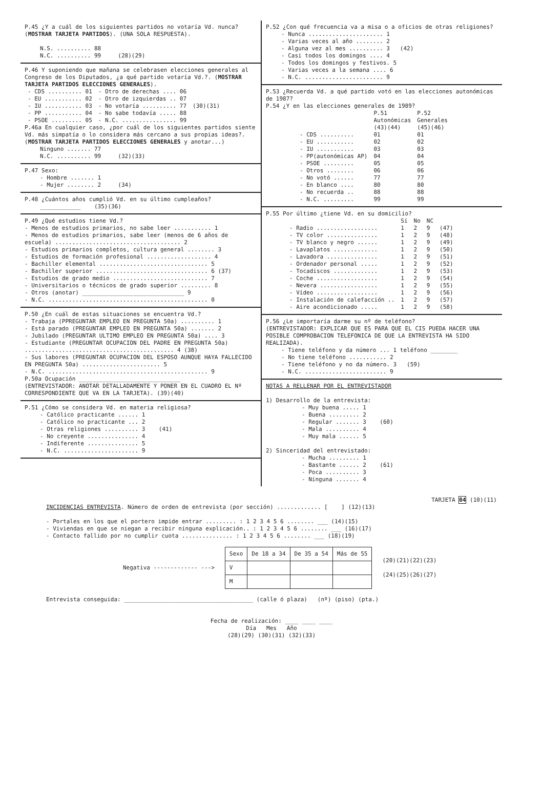P.45 ¿Y a cuál de los siguientes partidos no votaría Vd. nunca? (MOSTRAR TARJETA PARTIDOS). (UNA SOLA RESPUESTA).
N.S. .......... 88
N.C. .......... 99 (28)(29)
P.46 Y suponiendo que mañana se celebrasen elecciones generales al Congreso de los Diputados, ¿a qué partido votaría Vd.?. (MOSTRAR TARJETA PARTIDOS ELECCIONES GENERALES).
| - CDS .......... 01 | - Otro de derechas .... 06 | |
| - EU ........... 02 | - Otro de izquierdas .. 07 | |
| - IU ........... 03 | - No votaría .......... 77 | (30)(31) |
| - PP ........... 04 | - No sabe todavía ..... 88 | |
| - PSOE ......... 05 | - N.C. ................ 99 | |
P.46a En cualquier caso, ¿por cuál de los siguientes partidos siente Vd. más simpatía o lo considera más cercano a sus propias ideas?. (MOSTRAR TARJETA PARTIDOS ELECCIONES GENERALES y anotar...)
Ninguno ....... 77
N.C. .......... 99 (32)(33)
P.47 Sexo:
- Hombre ....... 1
- Mujer ........ 2 (34)
P.48 ¿Cuántos años cumplió Vd. en su último cumpleaños?
____________ (35)(36)
P.49 ¿Qué estudios tiene Vd.?
- Menos de estudios primarios, no sabe leer ........... 1
- Menos de estudios primarios, sabe leer (menos de 6 años de escuela) ..................................... 2
- Estudios primarios completos, cultura general ........ 3
- Estudios de formación profesional ................... 4
- Bachiller elemental ................................ 5
- Bachiller superior ................................. 6 (37)
- Estudios de grado medio ............................ 7
- Universitarios o técnicos de grado superior ......... 8
- Otros (anotar) ______________________________ 9
- N.C. ............................................... 0
P.50 ¿En cuál de estas situaciones se encuentra Vd.?
- Trabaja (PPREGUNTAR EMPLEO EN PREGUNTA 50a) .......... 1
- Está parado (PREGUNTAR EMPLEO EN PREGUNTA 50a) ....... 2
- Jubilado (PREGUNTAR ULTIMO EMPLEO EN PREGUNTA 50a) .... 3
- Estudiante (PREGUNTAR OCUPACION DEL PADRE EN PREGUNTA 50a) ............................................ 4 (38)
- Sus labores (PREGUNTAR OCUPACION DEL ESPOSO AUNQUE HAYA FALLECIDO EN PREGUNTA 50a) ....................... 5
- N.C. ............................................... 9
P.50a Ocupación ______________________________
(ENTREVISTADOR: ANOTAR DETALLADAMENTE Y PONER EN EL CUADRO EL Nº CORRESPONDIENTE QUE VA EN LA TARJETA). (39)(40)
P.51 ¿Cómo se considera Vd. en materia religiosa?
- Católico practicante ...... 1
- Católico no practicante ... 2
- Otras religiones .......... 3 (41)
- No creyente ............... 4
- Indiferente ............... 5
- N.C. ...................... 9
P.52 ¿Con qué frecuencia va a misa o a oficios de otras religiones?
- Nunca ...................... 1
- Varias veces al año ........ 2
- Alguna vez al mes .......... 3 (42)
- Casi todos los domingos .... 4
- Todos los domingos y festivos. 5
- Varias veces a la semana .... 6
- N.C. ....................... 9
P.53 ¿Recuerda Vd. a qué partido votó en las elecciones autonómicas de 1987?
P.54 ¿Y en las elecciones generales de 1989?
| | P.51 Autonómicas | P.52 Generales |
| | (43)(44) | (45)(46) |
| - CDS .......... | 01 | 01 |
| - EU ........... | 02 | 02 |
| - IU ........... | 03 | 03 |
| - PP(autonómicas AP) | 04 | 04 |
| - PSOE ......... | 05 | 05 |
| - Otros ........ | 06 | 06 |
| - No votó ...... | 77 | 77 |
| - En blanco .... | 80 | 80 |
| - No recuerda .. | 88 | 88 |
| - N.C. ......... | 99 | 99 |
P.55 Por último ¿tiene Vd. en su domicilio?
| | Sí | No | NC | |
| - Radio .................. | 1 | 2 | 9 | (47) |
| - TV color ............... | 1 | 2 | 9 | (48) |
| - TV blanco y negro ...... | 1 | 2 | 9 | (49) |
| - Lavaplatos ............. | 1 | 2 | 9 | (50) |
| - Lavadora ............... | 1 | 2 | 9 | (51) |
| - Ordenador personal ..... | 1 | 2 | 9 | (52) |
| - Tocadiscos ............. | 1 | 2 | 9 | (53) |
| - Coche .................. | 1 | 2 | 9 | (54) |
| - Nevera ................. | 1 | 2 | 9 | (55) |
| - Vídeo .................. | 1 | 2 | 9 | (56) |
| - Instalación de calefacción .. | 1 | 2 | 9 | (57) |
| - Aire acondicionado ..... | 1 | 2 | 9 | (58) |
P.56 ¿Le importaría darme su nº de teléfono?
(ENTREVISTADOR: EXPLICAR QUE ES PARA QUE EL CIS PUEDA HACER UNA POSIBLE COMPROBACION TELEFONICA DE QUE LA ENTREVISTA HA SIDO REALIZADA).
- Tiene teléfono y da número ... 1 teléfono ________
- No tiene teléfono ........... 2
- Tiene teléfono y no da número. 3 (59)
- N.C. ........................ 9
NOTAS A RELLENAR POR EL ENTREVISTADOR
1) Desarrollo de la entrevista:
- Muy buena ..... 1
- Buena ......... 2
- Regular ....... 3 (60)
- Mala .......... 4
- Muy mala ...... 5
2) Sinceridad del entrevistado:
- Mucha ......... 1
- Bastante ...... 2 (61)
- Poca .......... 3
- Ninguna ....... 4
TARJETA 04 (10)(11)
INCIDENCIAS ENTREVISTA. Número de orden de entrevista (por sección) ............. [ ] (12)(13)
- Portales en los que el portero impide entrar ......... : 1 2 3 4 5 6 ........ ___ (14)(15)
- Viviendas en que se niegan a recibir ninguna explicación.. : 1 2 3 4 5 6 ........ ___ (16)(17)
- Contacto fallido por no cumplir cuota ............... : 1 2 3 4 5 6 ........ ___ (18)(19)
Negativa ------------- --->
| Sexo | De 18 a 34 | De 35 a 54 | Más de 55 |
| --- | --- | --- | --- |
| V | | | |
| M | | | |
(20)(21)(22)(23)
(24)(25)(26)(27)
Entrevista conseguida: ______________________________________ (calle ó plaza) (nº) (piso) (pta.)
Fecha de realización: ____ ____ ____
Día Mes Año
(28)(29) (30)(31) (32)(33)